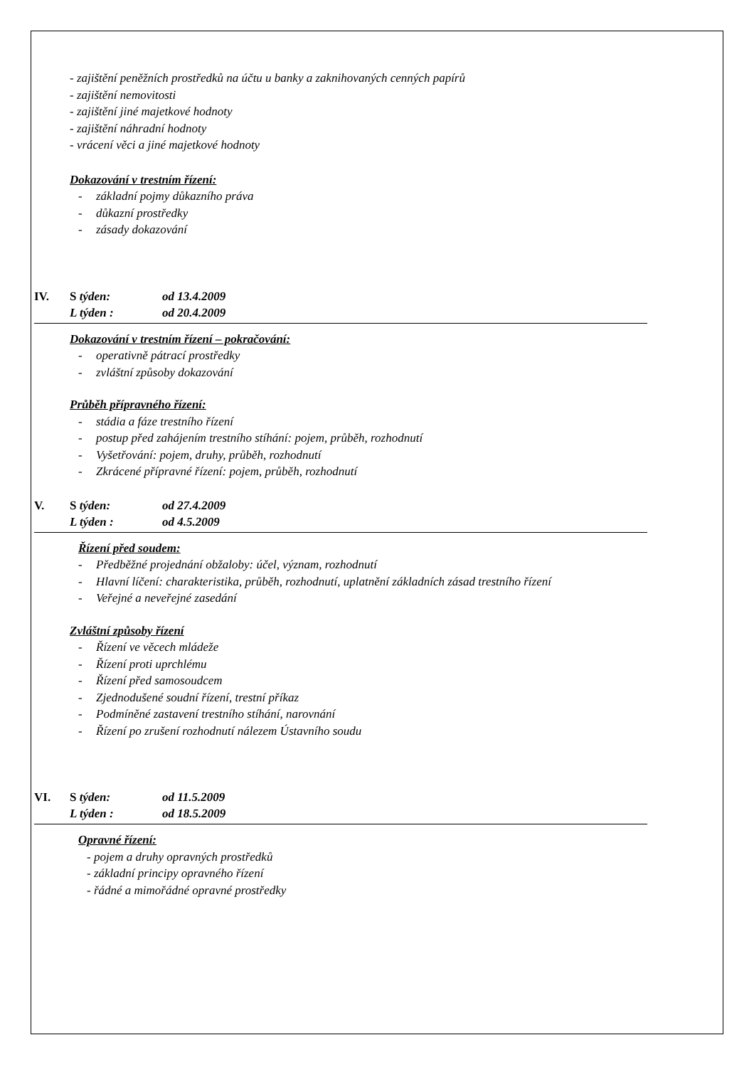- zajištění peněžních prostředků na účtu u banky a zaknihovaných cenných papírů
- zajištění nemovitosti
- zajištění jiné majetkové hodnoty
- zajištění náhradní hodnoty
- vrácení věci a jiné majetkové hodnoty
Dokazování v trestním řízení:
- základní pojmy důkazního práva
- důkazní prostředky
- zásady dokazování
IV. S týden: od 13.4.2009
L týden : od 20.4.2009
Dokazování v trestním řízení – pokračování:
- operativně pátrací prostředky
- zvláštní způsoby dokazování
Průběh přípravného řízení:
- stádia a fáze trestního řízení
- postup před zahájením trestního stíhání: pojem, průběh, rozhodnutí
- Vyšetřování: pojem, druhy, průběh, rozhodnutí
- Zkrácené přípravné řízení: pojem, průběh, rozhodnutí
V. S týden: od 27.4.2009
L týden : od 4.5.2009
Řízení před soudem:
- Předběžné projednání obžaloby: účel, význam, rozhodnutí
- Hlavní líčení: charakteristika, průběh, rozhodnutí, uplatnění základních zásad trestního řízení
- Veřejné a neveřejné zasedání
Zvláštní způsoby řízení
- Řízení ve věcech mládeže
- Řízení proti uprchlému
- Řízení před samosoudcem
- Zjednodušené soudní řízení, trestní příkaz
- Podmíněné zastavení trestního stíhání, narovnání
- Řízení po zrušení rozhodnutí nálezem Ústavního soudu
VI. S týden: od 11.5.2009
L týden : od 18.5.2009
Opravné řízení:
- pojem a druhy opravných prostředků
- základní principy opravného řízení
- řádné a mimořádné opravné prostředky